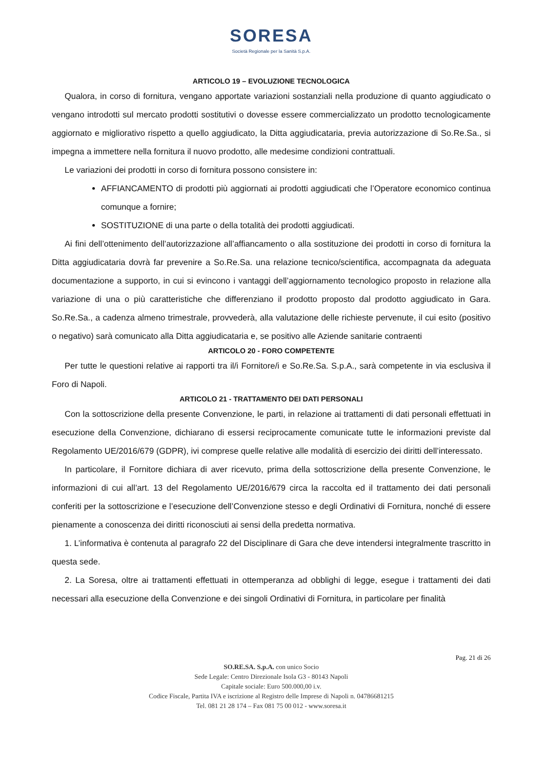SORESA
Società Regionale per la Sanità S.p.A.
ARTICOLO 19 – EVOLUZIONE TECNOLOGICA
Qualora, in corso di fornitura, vengano apportate variazioni sostanziali nella produzione di quanto aggiudicato o vengano introdotti sul mercato prodotti sostitutivi o dovesse essere commercializzato un prodotto tecnologicamente aggiornato e migliorativo rispetto a quello aggiudicato, la Ditta aggiudicataria, previa autorizzazione di So.Re.Sa., si impegna a immettere nella fornitura il nuovo prodotto, alle medesime condizioni contrattuali.
Le variazioni dei prodotti in corso di fornitura possono consistere in:
AFFIANCAMENTO di prodotti più aggiornati ai prodotti aggiudicati che l’Operatore economico continua comunque a fornire;
SOSTITUZIONE di una parte o della totalità dei prodotti aggiudicati.
Ai fini dell’ottenimento dell’autorizzazione all’affiancamento o alla sostituzione dei prodotti in corso di fornitura la Ditta aggiudicataria dovrà far prevenire a So.Re.Sa. una relazione tecnico/scientifica, accompagnata da adeguata documentazione a supporto, in cui si evincono i vantaggi dell’aggiornamento tecnologico proposto in relazione alla variazione di una o più caratteristiche che differenziano il prodotto proposto dal prodotto aggiudicato in Gara. So.Re.Sa., a cadenza almeno trimestrale, provvederà, alla valutazione delle richieste pervenute, il cui esito (positivo o negativo) sarà comunicato alla Ditta aggiudicataria e, se positivo alle Aziende sanitarie contraenti
ARTICOLO 20 - FORO COMPETENTE
Per tutte le questioni relative ai rapporti tra il/i Fornitore/i e So.Re.Sa. S.p.A., sarà competente in via esclusiva il Foro di Napoli.
ARTICOLO 21 - TRATTAMENTO DEI DATI PERSONALI
Con la sottoscrizione della presente Convenzione, le parti, in relazione ai trattamenti di dati personali effettuati in esecuzione della Convenzione, dichiarano di essersi reciprocamente comunicate tutte le informazioni previste dal Regolamento UE/2016/679 (GDPR), ivi comprese quelle relative alle modalità di esercizio dei diritti dell’interessato.
In particolare, il Fornitore dichiara di aver ricevuto, prima della sottoscrizione della presente Convenzione, le informazioni di cui all’art. 13 del Regolamento UE/2016/679 circa la raccolta ed il trattamento dei dati personali conferiti per la sottoscrizione e l’esecuzione dell’Convenzione stesso e degli Ordinativi di Fornitura, nonché di essere pienamente a conoscenza dei diritti riconosciuti ai sensi della predetta normativa.
1. L’informativa è contenuta al paragrafo 22 del Disciplinare di Gara che deve intendersi integralmente trascritto in questa sede.
2. La Soresa, oltre ai trattamenti effettuati in ottemperanza ad obblighi di legge, esegue i trattamenti dei dati necessari alla esecuzione della Convenzione e dei singoli Ordinativi di Fornitura, in particolare per finalità
Pag. 21 di 26
SO.RE.SA. S.p.A. con unico Socio
Sede Legale: Centro Direzionale Isola G3 - 80143 Napoli
Capitale sociale: Euro 500.000,00 i.v.
Codice Fiscale, Partita IVA e iscrizione al Registro delle Imprese di Napoli n. 04786681215
Tel. 081 21 28 174 – Fax 081 75 00 012 - www.soresa.it